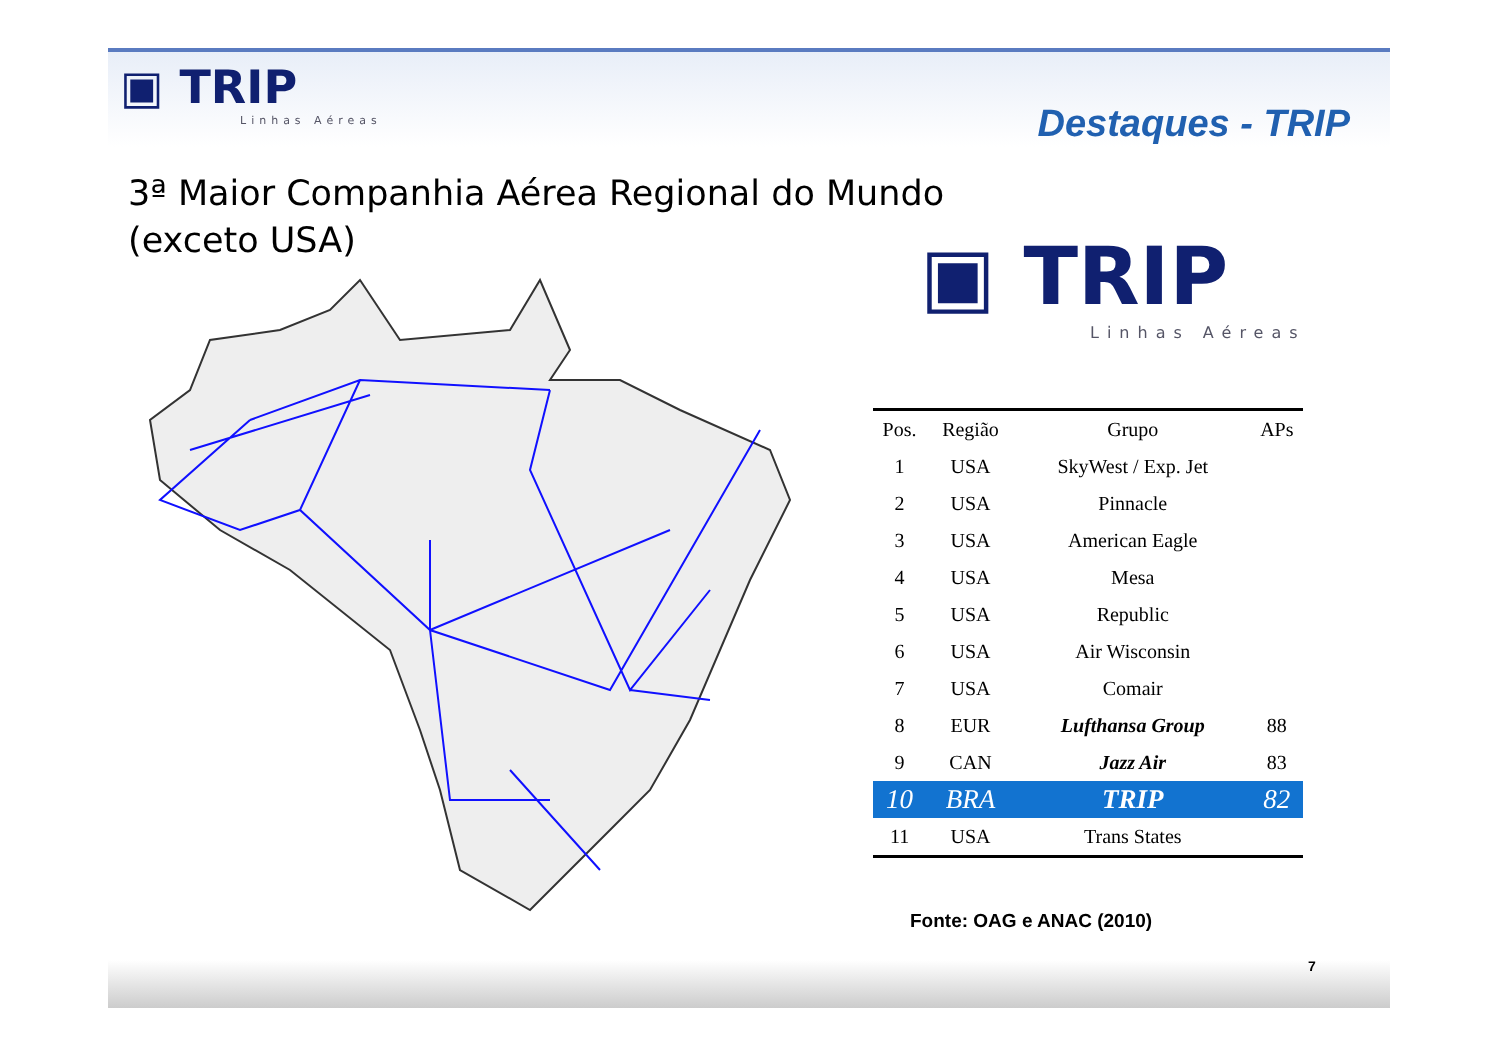▣ TRIP
Linhas Aéreas
Destaques - TRIP
3ª Maior Companhia Aérea Regional do Mundo
(exceto USA)
▣ TRIP
Linhas Aéreas
| Pos. | Região | Grupo | APs |
| --- | --- | --- | --- |
| 1 | USA | SkyWest / Exp. Jet | |
| 2 | USA | Pinnacle | |
| 3 | USA | American Eagle | |
| 4 | USA | Mesa | |
| 5 | USA | Republic | |
| 6 | USA | Air Wisconsin | |
| 7 | USA | Comair | |
| 8 | EUR | Lufthansa Group | 88 |
| 9 | CAN | Jazz Air | 83 |
| 10 | BRA | TRIP | 82 |
| 11 | USA | Trans States | |
Fonte: OAG e ANAC (2010)
7